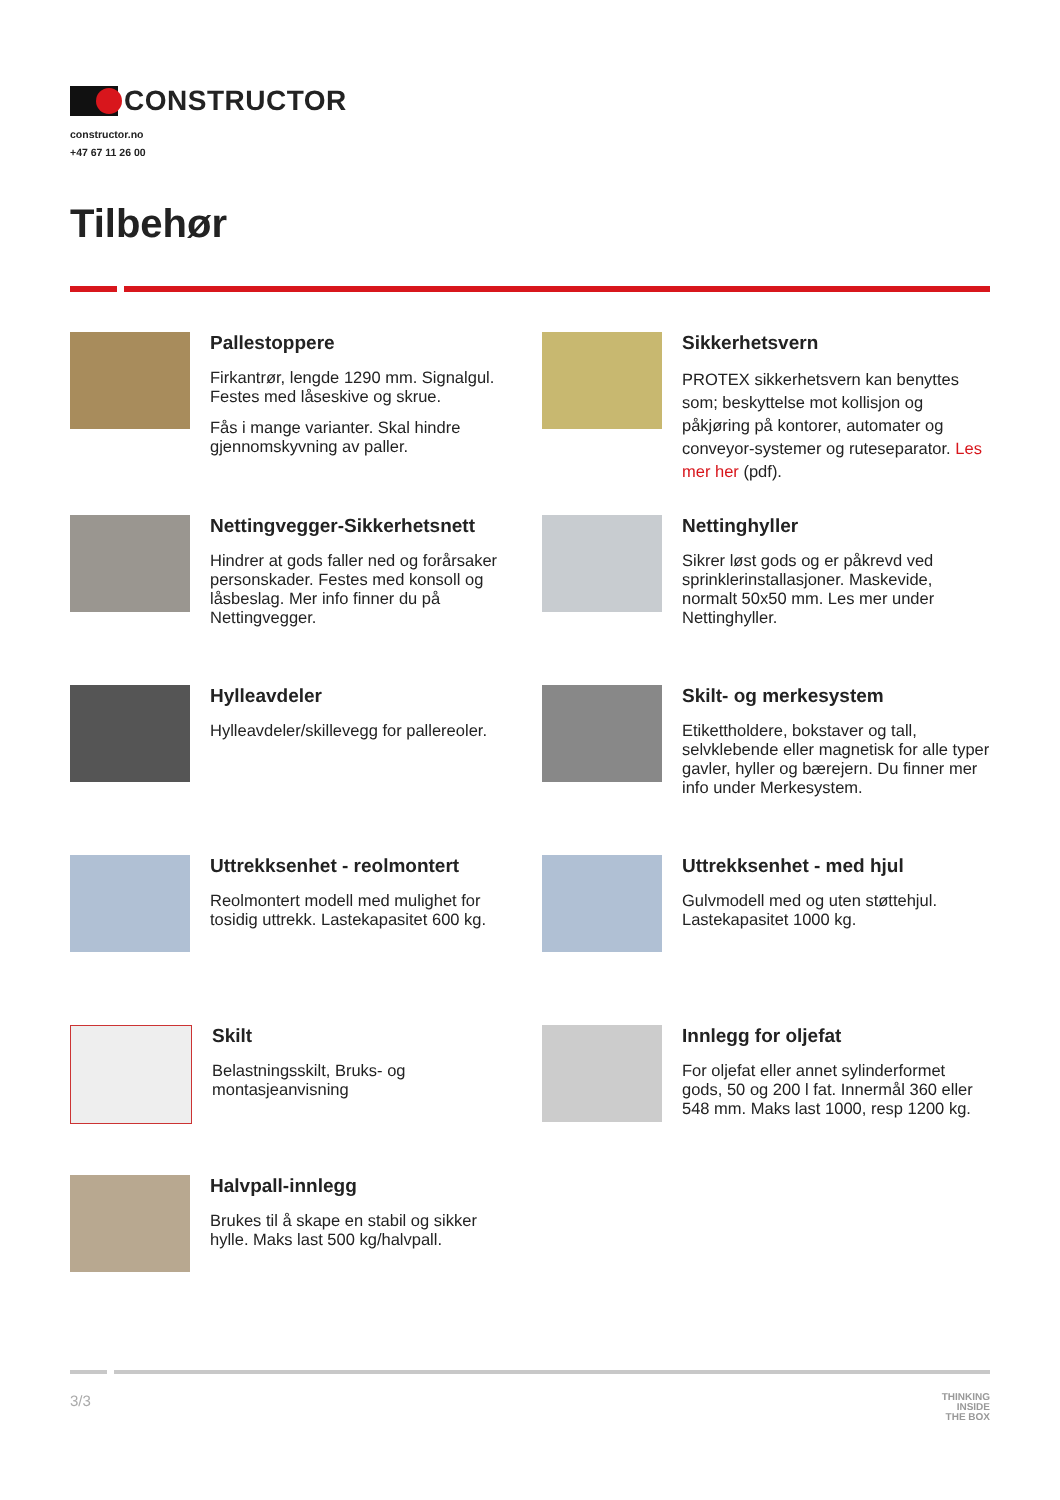CONSTRUCTOR
constructor.no
+47 67 11 26 00
Tilbehør
Pallestoppere
Firkantrør, lengde 1290 mm. Signalgul. Festes med låseskive og skrue.
Fås i mange varianter. Skal hindre gjennomskyvning av paller.
Sikkerhetsvern
PROTEX sikkerhetsvern kan benyttes som; beskyttelse mot kollisjon og påkjøring på kontorer, automater og conveyor-systemer og ruteseparator. Les mer her (pdf).
Nettingvegger-Sikkerhetsnett
Hindrer at gods faller ned og forårsaker personskader. Festes med konsoll og låsbeslag. Mer info finner du på Nettingvegger.
Nettinghyller
Sikrer løst gods og er påkrevd ved sprinklerinstallasjoner. Maskevide, normalt 50x50 mm. Les mer under Nettinghyller.
Hylleavdeler
Hylleavdeler/skillevegg for pallereoler.
Skilt- og merkesystem
Etikettholdere, bokstaver og tall, selvklebende eller magnetisk for alle typer gavler, hyller og bærejern. Du finner mer info under Merkesystem.
Uttrekksenhet - reolmontert
Reolmontert modell med mulighet for tosidig uttrekk. Lastekapasitet 600 kg.
Uttrekksenhet - med hjul
Gulvmodell med og uten støttehjul. Lastekapasitet 1000 kg.
Skilt
Belastningsskilt, Bruks- og montasjeanvisning
Innlegg for oljefat
For oljefat eller annet sylinderformet gods, 50 og 200 l fat. Innermål 360 eller 548 mm. Maks last 1000, resp 1200 kg.
Halvpall-innlegg
Brukes til å skape en stabil og sikker hylle. Maks last 500 kg/halvpall.
3/3 THINKING
INSIDE
THE BOX